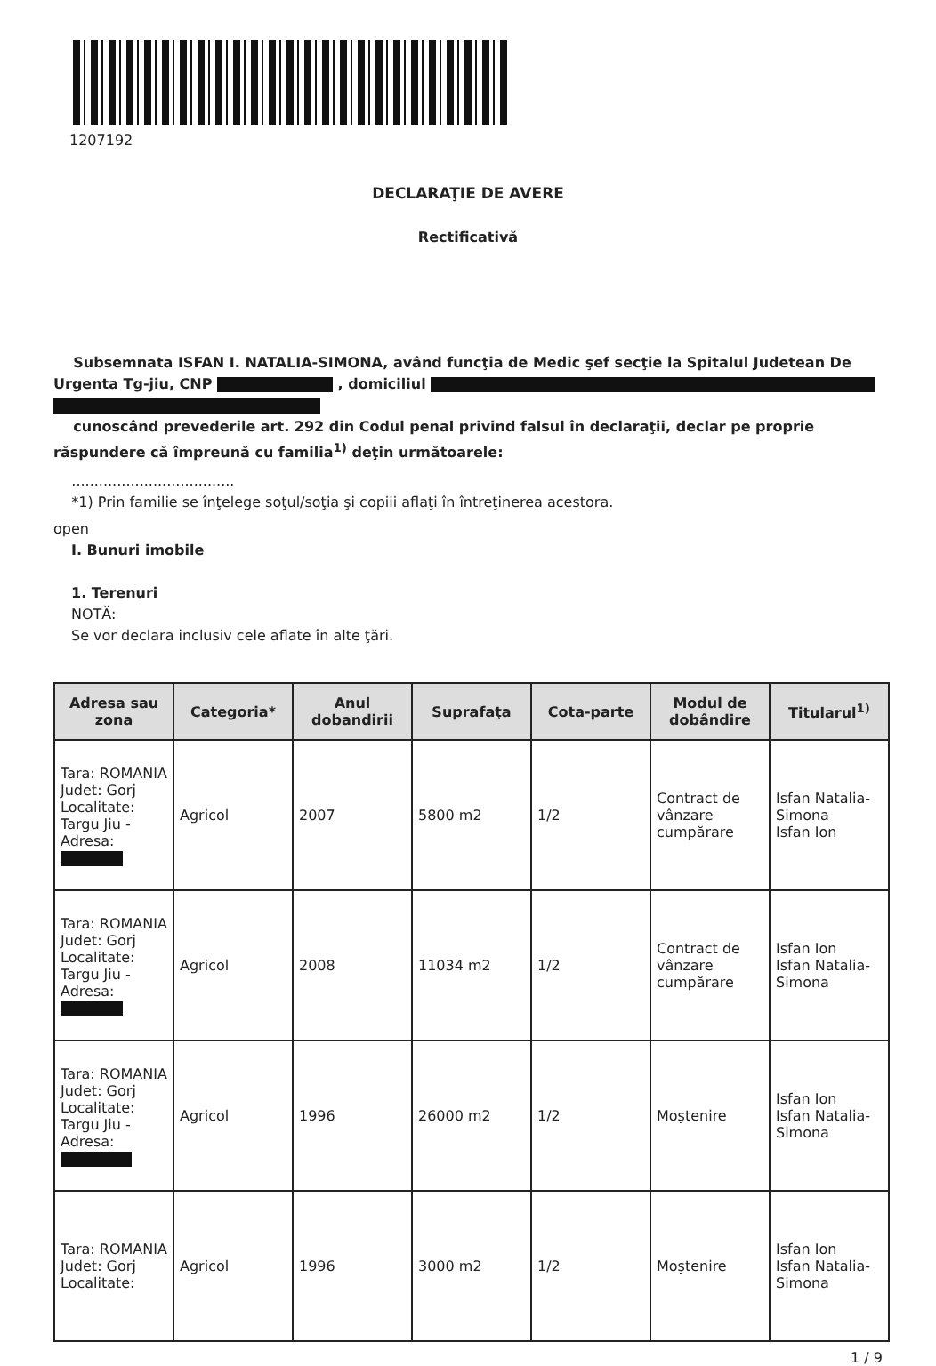1207192
DECLARAŢIE DE AVERE
Rectificativă
Subsemnata ISFAN I. NATALIA-SIMONA, având funcţia de Medic şef secţie la Spitalul Judetean De Urgenta Tg-jiu, CNP , domiciliul
cunoscând prevederile art. 292 din Codul penal privind falsul în declaraţii, declar pe proprie răspundere că împreună cu familia<sup>1)</sup> deţin următoarele:
....................................
*1) Prin familie se înţelege soţul/soţia şi copiii aflaţi în întreţinerea acestora.
open
I. Bunuri imobile
1. Terenuri
NOTĂ:
Se vor declara inclusiv cele aflate în alte ţări.
| Adresa sau zona | Categoria* | Anul dobandirii | Suprafaţa | Cota-parte | Modul de dobândire | Titularul<sup>1)</sup> |
| --- | --- | --- | --- | --- | --- | --- |
| Tara: ROMANIA Judet: Gorj Localitate: Targu Jiu - Adresa: | Agricol | 2007 | 5800 m2 | 1/2 | Contract de vânzare cumpărare | Isfan Natalia-Simona Isfan Ion |
| Tara: ROMANIA Judet: Gorj Localitate: Targu Jiu - Adresa: | Agricol | 2008 | 11034 m2 | 1/2 | Contract de vânzare cumpărare | Isfan Ion Isfan Natalia-Simona |
| Tara: ROMANIA Judet: Gorj Localitate: Targu Jiu - Adresa: | Agricol | 1996 | 26000 m2 | 1/2 | Moştenire | Isfan Ion Isfan Natalia-Simona |
| Tara: ROMANIA Judet: Gorj Localitate: | Agricol | 1996 | 3000 m2 | 1/2 | Moştenire | Isfan Ion Isfan Natalia-Simona |
1 / 9